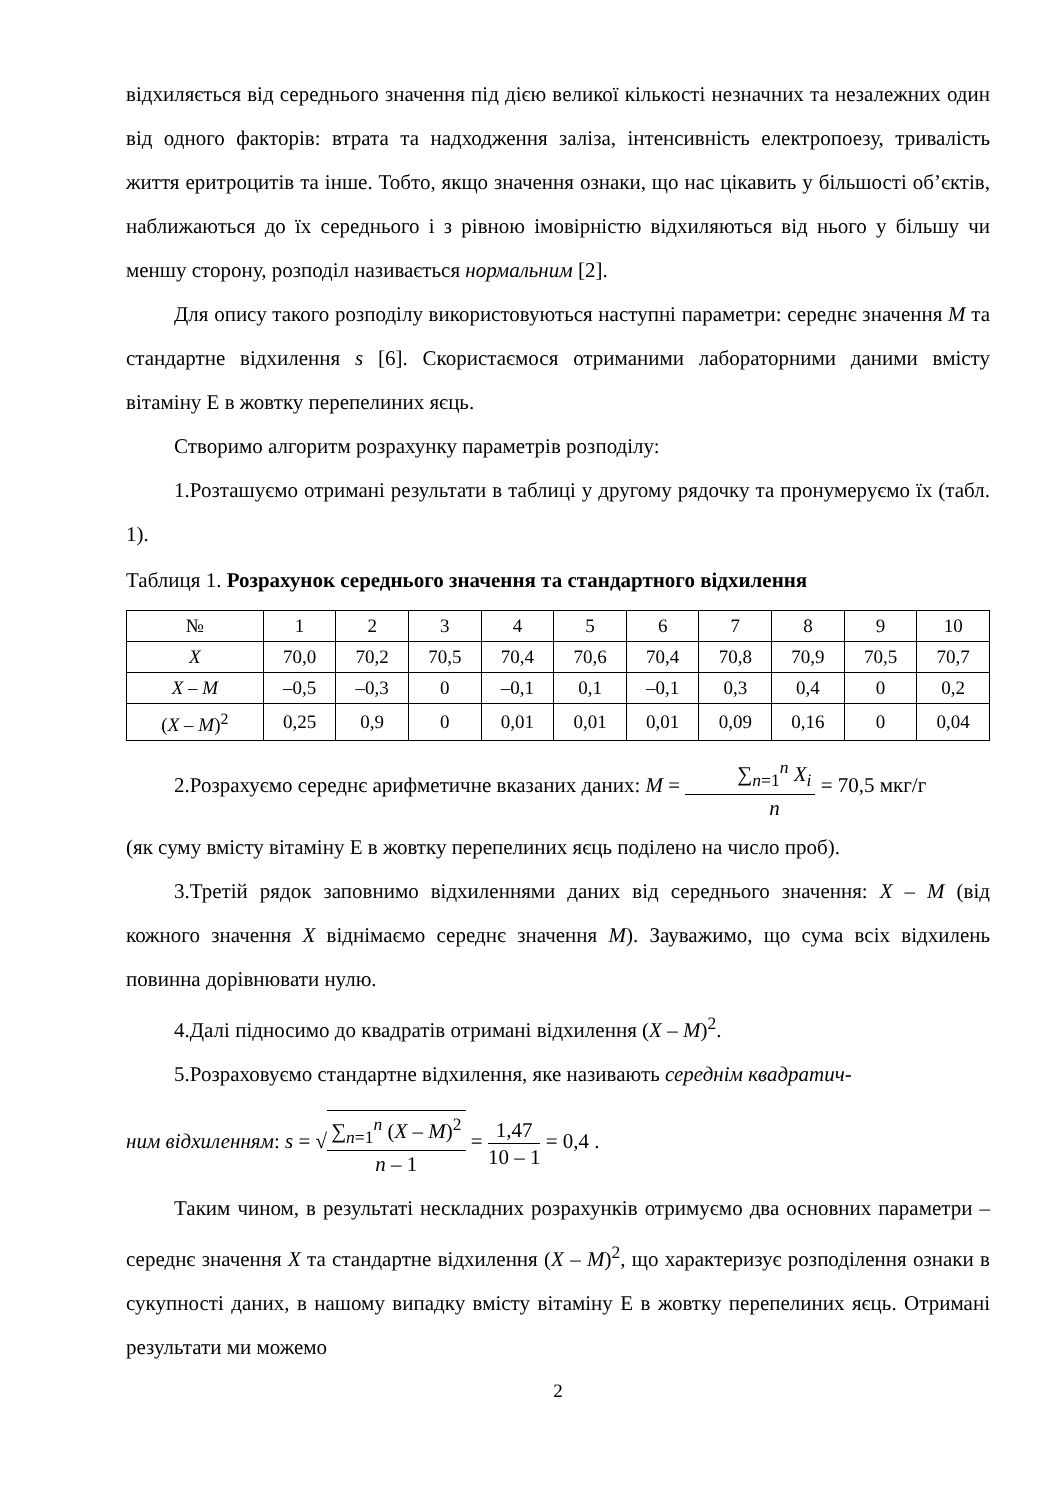відхиляється від середнього значення під дією великої кількості незначних та незалежних один від одного факторів: втрата та надходження заліза, інтенсивність електропоезу, тривалість життя еритроцитів та інше. Тобто, якщо значення ознаки, що нас цікавить у більшості об’єктів, наближаються до їх середнього і з рівною імовірністю відхиляються від нього у більшу чи меншу сторону, розподіл називається нормальним [2].
Для опису такого розподілу використовуються наступні параметри: середнє значення M та стандартне відхилення s [6]. Скористаємося отриманими лабораторними даними вмісту вітаміну Е в жовтку перепелиних яєць.
Створимо алгоритм розрахунку параметрів розподілу:
1.Розташуємо отримані результати в таблиці у другому рядочку та пронумеруємо їх (табл. 1).
Таблиця 1. Розрахунок середнього значення та стандартного відхилення
| № | 1 | 2 | 3 | 4 | 5 | 6 | 7 | 8 | 9 | 10 |
| X | 70,0 | 70,2 | 70,5 | 70,4 | 70,6 | 70,4 | 70,8 | 70,9 | 70,5 | 70,7 |
| X – M | –0,5 | –0,3 | 0 | –0,1 | 0,1 | –0,1 | 0,3 | 0,4 | 0 | 0,2 |
| ( X – M )<sup>2</sup> | 0,25 | 0,9 | 0 | 0,01 | 0,01 | 0,01 | 0,09 | 0,16 | 0 | 0,04 |
2.Розрахуємо середнє арифметичне вказаних даних: M = ∑<sub>n=1</sub><sup>n</sup> X<sub>i</sub> n = 70,5 мкг/г
(як суму вмісту вітаміну Е в жовтку перепелиних яєць поділено на число проб).
3.Третій рядок заповнимо відхиленнями даних від середнього значення: X – M (від кожного значення X віднімаємо середнє значення M). Зауважимо, що сума всіх відхилень повинна дорівнювати нулю.
4.Далі підносимо до квадратів отримані відхилення (X – M)<sup>2</sup>.
5.Розраховуємо стандартне відхилення, яке називають середнім квадратич-
ним відхиленням: s = √∑<sub>n=1</sub><sup>n</sup> (X – M)<sup>2</sup> n – 1 = 1,47 10 – 1 = 0,4 .
Таким чином, в результаті нескладних розрахунків отримуємо два основних параметри – середнє значення X та стандартне відхилення (X – M)<sup>2</sup>, що характеризує розподілення ознаки в сукупності даних, в нашому випадку вмісту вітаміну Е в жовтку перепелиних яєць. Отримані результати ми можемо
2